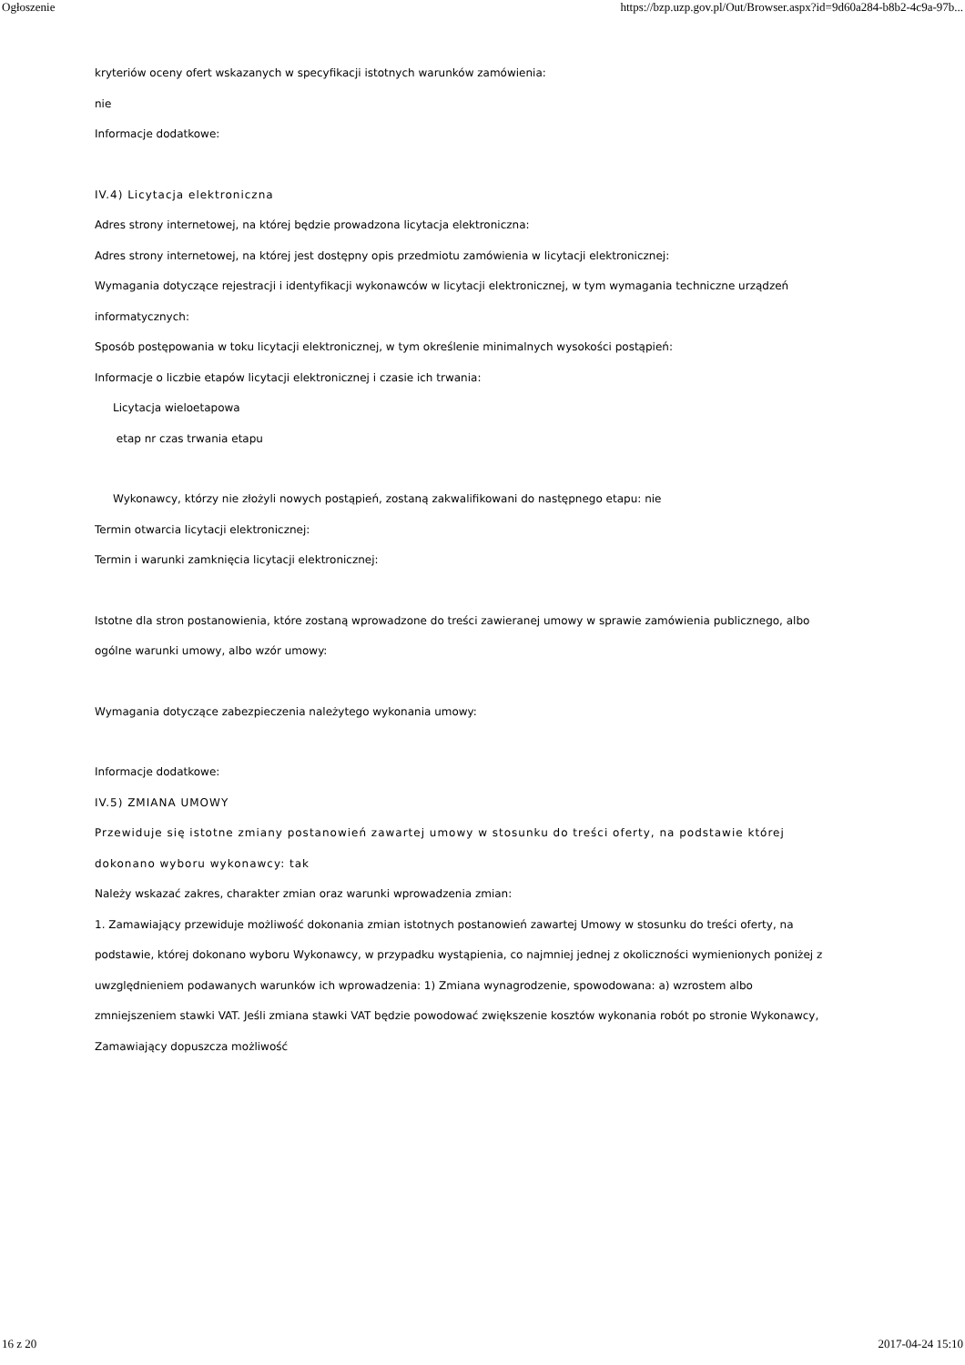Ogłoszenie https://bzp.uzp.gov.pl/Out/Browser.aspx?id=9d60a284-b8b2-4c9a-97b...
kryteriów oceny ofert wskazanych w specyfikacji istotnych warunków zamówienia:
nie
Informacje dodatkowe:
IV.4) Licytacja elektroniczna
Adres strony internetowej, na której będzie prowadzona licytacja elektroniczna:
Adres strony internetowej, na której jest dostępny opis przedmiotu zamówienia w licytacji elektronicznej:
Wymagania dotyczące rejestracji i identyfikacji wykonawców w licytacji elektronicznej, w tym wymagania techniczne urządzeń informatycznych:
Sposób postępowania w toku licytacji elektronicznej, w tym określenie minimalnych wysokości postąpień:
Informacje o liczbie etapów licytacji elektronicznej i czasie ich trwania:
Licytacja wieloetapowa
etap nr czas trwania etapu
Wykonawcy, którzy nie złożyli nowych postąpień, zostaną zakwalifikowani do następnego etapu: nie
Termin otwarcia licytacji elektronicznej:
Termin i warunki zamknięcia licytacji elektronicznej:
Istotne dla stron postanowienia, które zostaną wprowadzone do treści zawieranej umowy w sprawie zamówienia publicznego, albo ogólne warunki umowy, albo wzór umowy:
Wymagania dotyczące zabezpieczenia należytego wykonania umowy:
Informacje dodatkowe:
IV.5) ZMIANA UMOWY
Przewiduje się istotne zmiany postanowień zawartej umowy w stosunku do treści oferty, na podstawie której dokonano wyboru wykonawcy: tak
Należy wskazać zakres, charakter zmian oraz warunki wprowadzenia zmian:
1. Zamawiający przewiduje możliwość dokonania zmian istotnych postanowień zawartej Umowy w stosunku do treści oferty, na podstawie, której dokonano wyboru Wykonawcy, w przypadku wystąpienia, co najmniej jednej z okoliczności wymienionych poniżej z uwzględnieniem podawanych warunków ich wprowadzenia: 1) Zmiana wynagrodzenie, spowodowana: a) wzrostem albo zmniejszeniem stawki VAT. Jeśli zmiana stawki VAT będzie powodować zwiększenie kosztów wykonania robót po stronie Wykonawcy, Zamawiający dopuszcza możliwość
16 z 20 2017-04-24 15:10